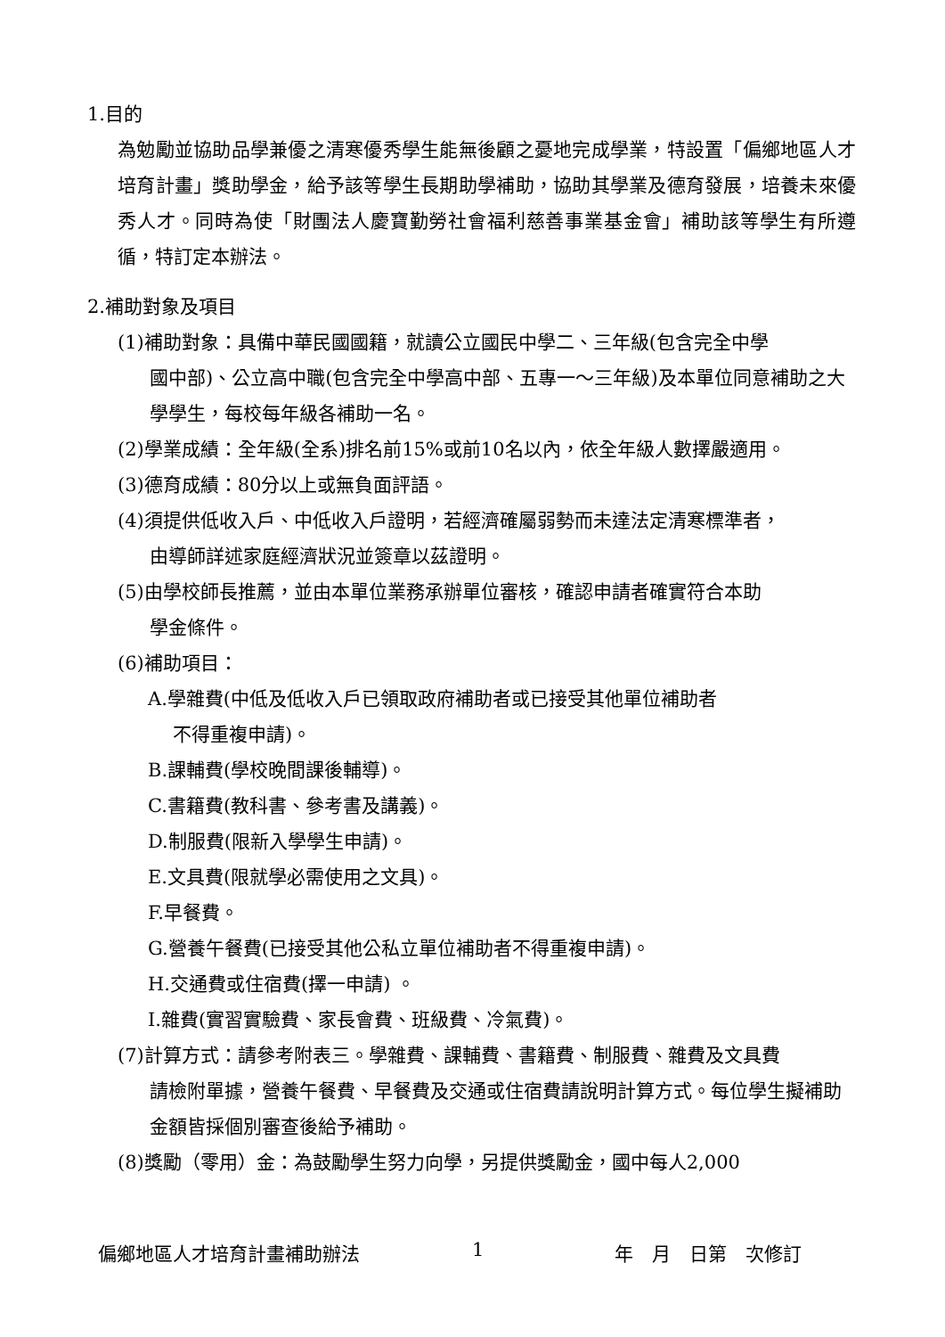1.目的
為勉勵並協助品學兼優之清寒優秀學生能無後顧之憂地完成學業，特設置「偏鄉地區人才培育計畫」獎助學金，給予該等學生長期助學補助，協助其學業及德育發展，培養未來優秀人才。同時為使「財團法人慶寶勤勞社會福利慈善事業基金會」補助該等學生有所遵循，特訂定本辦法。
2.補助對象及項目
(1)補助對象：具備中華民國國籍，就讀公立國民中學二、三年級(包含完全中學
國中部)、公立高中職(包含完全中學高中部、五專一～三年級)及本單位同意補助之大學學生，每校每年級各補助一名。
(2)學業成績：全年級(全系)排名前15%或前10名以內，依全年級人數擇嚴適用。
(3)德育成績：80分以上或無負面評語。
(4)須提供低收入戶、中低收入戶證明，若經濟確屬弱勢而未達法定清寒標準者，
由導師詳述家庭經濟狀況並簽章以茲證明。
(5)由學校師長推薦，並由本單位業務承辦單位審核，確認申請者確實符合本助
學金條件。
(6)補助項目：
A.學雜費(中低及低收入戶已領取政府補助者或已接受其他單位補助者
不得重複申請)。
B.課輔費(學校晚間課後輔導)。
C.書籍費(教科書、參考書及講義)。
D.制服費(限新入學學生申請)。
E.文具費(限就學必需使用之文具)。
F.早餐費。
G.營養午餐費(已接受其他公私立單位補助者不得重複申請)。
H.交通費或住宿費(擇一申請) 。
I.雜費(實習實驗費、家長會費、班級費、冷氣費)。
(7)計算方式：請參考附表三。學雜費、課輔費、書籍費、制服費、雜費及文具費
請檢附單據，營養午餐費、早餐費及交通或住宿費請說明計算方式。每位學生擬補助金額皆採個別審查後給予補助。
(8)獎勵（零用）金：為鼓勵學生努力向學，另提供獎勵金，國中每人2,000
偏鄉地區人才培育計畫補助辦法 1 年　月　日第　次修訂